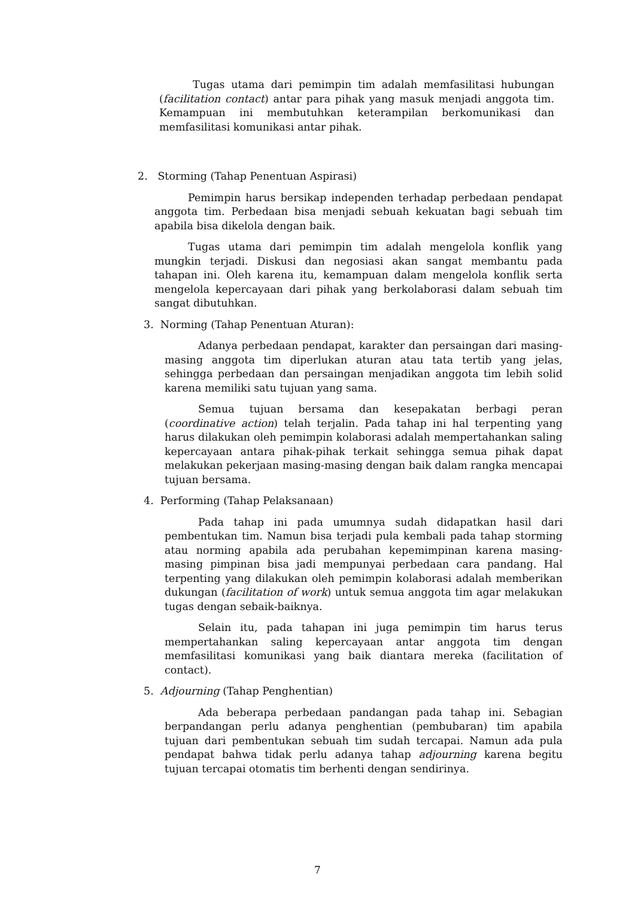Tugas utama dari pemimpin tim adalah memfasilitasi hubungan (facilitation contact) antar para pihak yang masuk menjadi anggota tim. Kemampuan ini membutuhkan keterampilan berkomunikasi dan memfasilitasi komunikasi antar pihak.
2. Storming (Tahap Penentuan Aspirasi)
Pemimpin harus bersikap independen terhadap perbedaan pendapat anggota tim. Perbedaan bisa menjadi sebuah kekuatan bagi sebuah tim apabila bisa dikelola dengan baik.
Tugas utama dari pemimpin tim adalah mengelola konflik yang mungkin terjadi. Diskusi dan negosiasi akan sangat membantu pada tahapan ini. Oleh karena itu, kemampuan dalam mengelola konflik serta mengelola kepercayaan dari pihak yang berkolaborasi dalam sebuah tim sangat dibutuhkan.
3. Norming (Tahap Penentuan Aturan):
Adanya perbedaan pendapat, karakter dan persaingan dari masing-masing anggota tim diperlukan aturan atau tata tertib yang jelas, sehingga perbedaan dan persaingan menjadikan anggota tim lebih solid karena memiliki satu tujuan yang sama.
Semua tujuan bersama dan kesepakatan berbagi peran (coordinative action) telah terjalin. Pada tahap ini hal terpenting yang harus dilakukan oleh pemimpin kolaborasi adalah mempertahankan saling kepercayaan antara pihak-pihak terkait sehingga semua pihak dapat melakukan pekerjaan masing-masing dengan baik dalam rangka mencapai tujuan bersama.
4. Performing (Tahap Pelaksanaan)
Pada tahap ini pada umumnya sudah didapatkan hasil dari pembentukan tim. Namun bisa terjadi pula kembali pada tahap storming atau norming apabila ada perubahan kepemimpinan karena masing-masing pimpinan bisa jadi mempunyai perbedaan cara pandang. Hal terpenting yang dilakukan oleh pemimpin kolaborasi adalah memberikan dukungan (facilitation of work) untuk semua anggota tim agar melakukan tugas dengan sebaik-baiknya.
Selain itu, pada tahapan ini juga pemimpin tim harus terus mempertahankan saling kepercayaan antar anggota tim dengan memfasilitasi komunikasi yang baik diantara mereka (facilitation of contact).
5. Adjourning (Tahap Penghentian)
Ada beberapa perbedaan pandangan pada tahap ini. Sebagian berpandangan perlu adanya penghentian (pembubaran) tim apabila tujuan dari pembentukan sebuah tim sudah tercapai. Namun ada pula pendapat bahwa tidak perlu adanya tahap adjourning karena begitu tujuan tercapai otomatis tim berhenti dengan sendirinya.
7